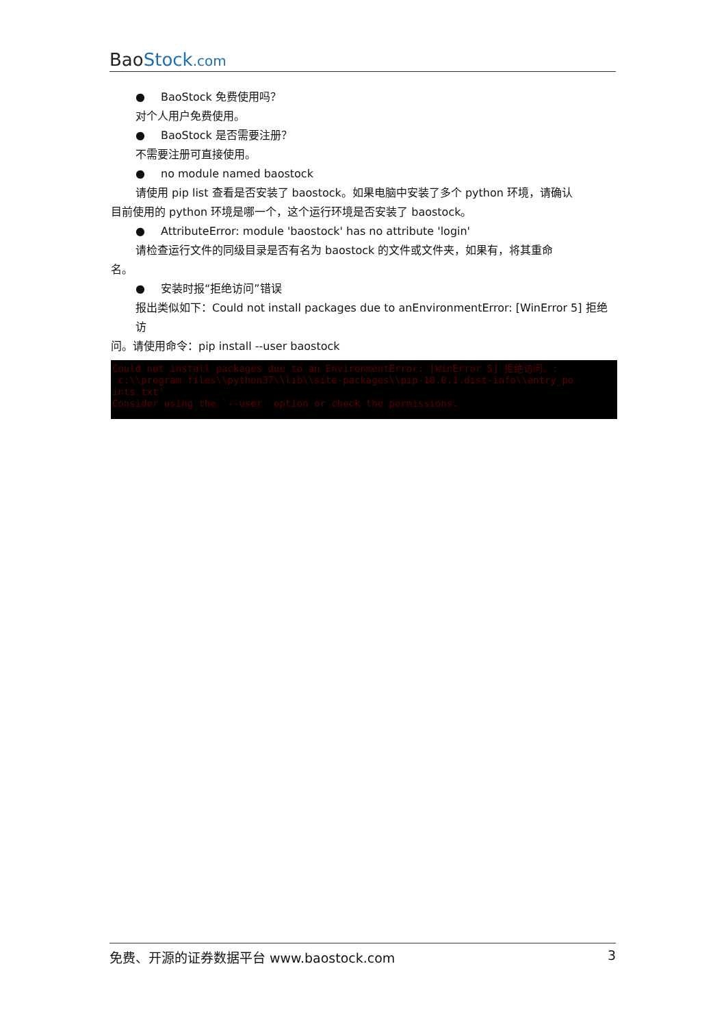Bao Stock.com
● BaoStock 免费使用吗？
对个人用户免费使用。
● BaoStock 是否需要注册？
不需要注册可直接使用。
● no module named baostock
请使用 pip list 查看是否安装了 baostock。如果电脑中安装了多个 python 环境，请确认
目前使用的 python 环境是哪一个，这个运行环境是否安装了 baostock。
● AttributeError: module 'baostock' has no attribute 'login'
请检查运行文件的同级目录是否有名为 baostock 的文件或文件夹，如果有，将其重命
名。
● 安装时报“拒绝访问”错误
报出类似如下：Could not install packages due to anEnvironmentError: [WinError 5] 拒绝访
问。请使用命令：pip install --user baostock
Could not install packages due to an EnvironmentError: [WinError 5] 拒绝访问。: c:\\program files\\python37\\lib\\site-packages\\pip-10.0.1.dist-info\\entry_po ints.txt' Consider using the `--user` option or check the permissions.
免费、开源的证券数据平台 www.baostock.com 3